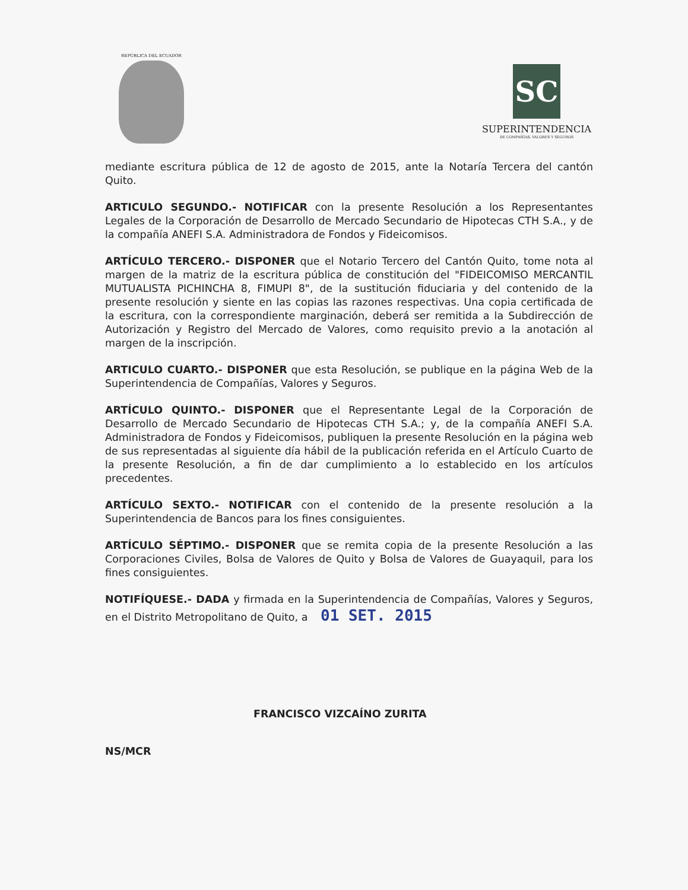REPÚBLICA DEL ECUADOR
SC
SUPERINTENDENCIA
DE COMPAÑÍAS, VALORES Y SEGUROS
mediante escritura pública de 12 de agosto de 2015, ante la Notaría Tercera del cantón Quito.
ARTICULO SEGUNDO.- NOTIFICAR con la presente Resolución a los Representantes Legales de la Corporación de Desarrollo de Mercado Secundario de Hipotecas CTH S.A., y de la compañía ANEFI S.A. Administradora de Fondos y Fideicomisos.
ARTÍCULO TERCERO.- DISPONER que el Notario Tercero del Cantón Quito, tome nota al margen de la matriz de la escritura pública de constitución del "FIDEICOMISO MERCANTIL MUTUALISTA PICHINCHA 8, FIMUPI 8", de la sustitución fiduciaria y del contenido de la presente resolución y siente en las copias las razones respectivas. Una copia certificada de la escritura, con la correspondiente marginación, deberá ser remitida a la Subdirección de Autorización y Registro del Mercado de Valores, como requisito previo a la anotación al margen de la inscripción.
ARTICULO CUARTO.- DISPONER que esta Resolución, se publique en la página Web de la Superintendencia de Compañías, Valores y Seguros.
ARTÍCULO QUINTO.- DISPONER que el Representante Legal de la Corporación de Desarrollo de Mercado Secundario de Hipotecas CTH S.A.; y, de la compañía ANEFI S.A. Administradora de Fondos y Fideicomisos, publiquen la presente Resolución en la página web de sus representadas al siguiente día hábil de la publicación referida en el Artículo Cuarto de la presente Resolución, a fin de dar cumplimiento a lo establecido en los artículos precedentes.
ARTÍCULO SEXTO.- NOTIFICAR con el contenido de la presente resolución a la Superintendencia de Bancos para los fines consiguientes.
ARTÍCULO SÉPTIMO.- DISPONER que se remita copia de la presente Resolución a las Corporaciones Civiles, Bolsa de Valores de Quito y Bolsa de Valores de Guayaquil, para los fines consiguientes.
NOTIFÍQUESE.- DADA y firmada en la Superintendencia de Compañías, Valores y Seguros, en el Distrito Metropolitano de Quito, a 01 SET. 2015
FRANCISCO VIZCAÍNO ZURITA
NS/MCR